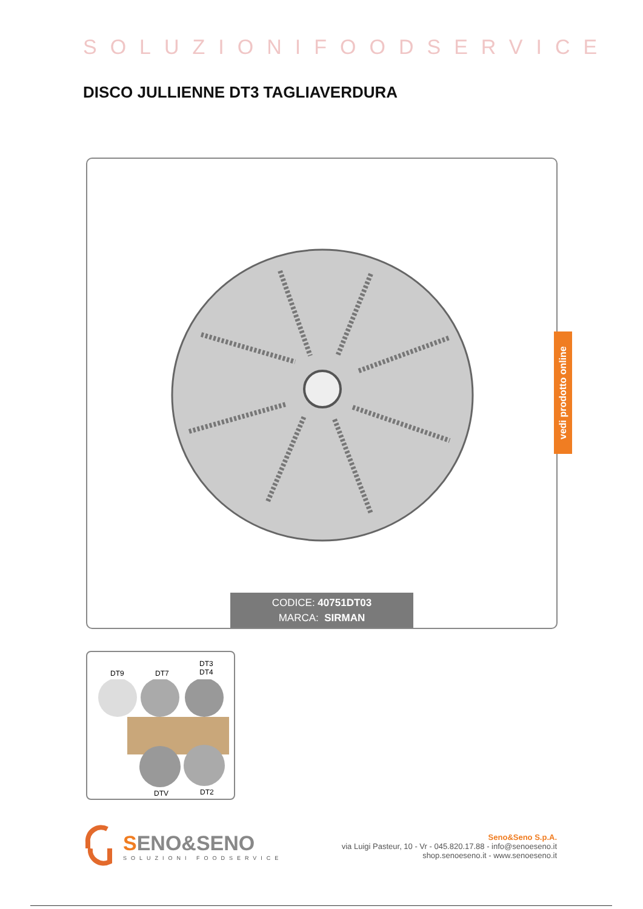SOLUZIONIFOODSERVICE
DISCO JULLIENNE DT3 TAGLIAVERDURA
CODICE: 40751DT03
MARCA: SIRMAN
vedi prodotto online
DT3
DT4 DT9 DT7
DTV DT2
SENO&SENO
SOLUZIONI FOODSERVICE
Seno&Seno S.p.A.
via Luigi Pasteur, 10 - Vr - 045.820.17.88 - info@senoeseno.it
shop.senoeseno.it - www.senoeseno.it